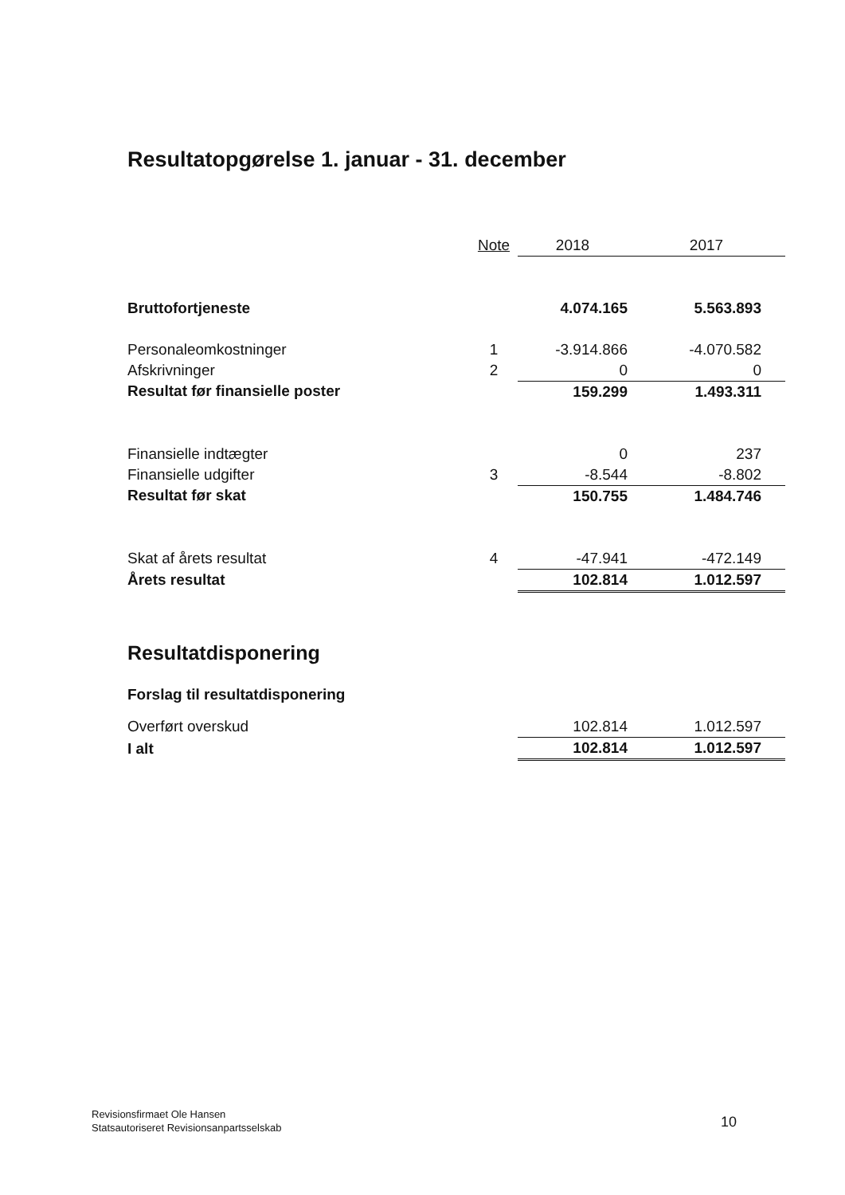Resultatopgørelse 1. januar - 31. december
| | Note | 2018 | 2017 |
| --- | --- | --- | --- |
| Bruttofortjeneste | | 4.074.165 | 5.563.893 |
| Personaleomkostninger | 1 | -3.914.866 | -4.070.582 |
| Afskrivninger | 2 | 0 | 0 |
| Resultat før finansielle poster | | 159.299 | 1.493.311 |
| Finansielle indtægter | | 0 | 237 |
| Finansielle udgifter | 3 | -8.544 | -8.802 |
| Resultat før skat | | 150.755 | 1.484.746 |
| Skat af årets resultat | 4 | -47.941 | -472.149 |
| Årets resultat | | 102.814 | 1.012.597 |
| Resultatdisponering | | | |
| Forslag til resultatdisponering | | | |
| Overført overskud | | 102.814 | 1.012.597 |
| I alt | | 102.814 | 1.012.597 |
Revisionsfirmaet Ole Hansen
Statsautoriseret Revisionsanpartsselskab
10